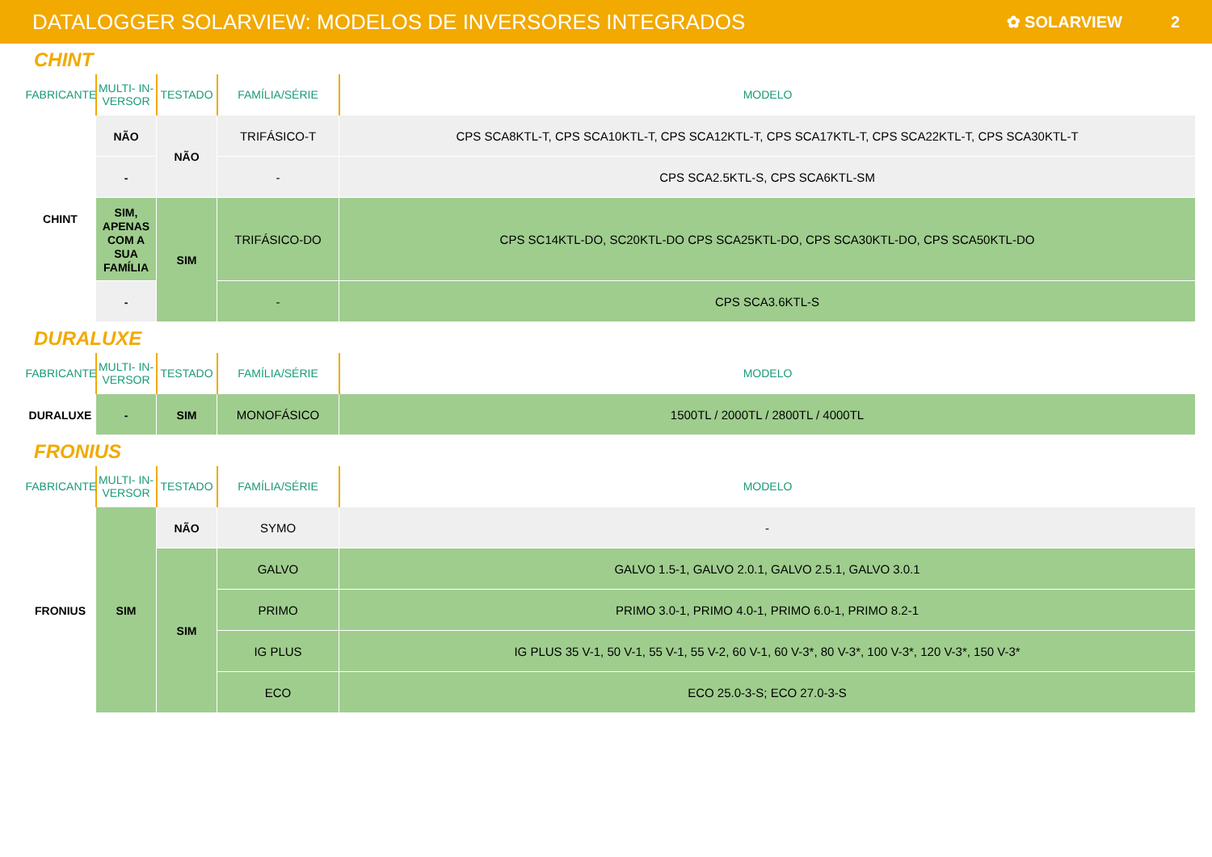DATALOGGER SOLARVIEW: MODELOS DE INVERSORES INTEGRADOS
✿ SOLARVIEW 2
CHINT
| FABRICANTE | MULTI- IN-VERSOR | TESTADO | FAMÍLIA/SÉRIE | MODELO |
| --- | --- | --- | --- | --- |
| CHINT | NÃO | NÃO | TRIFÁSICO-T | CPS SCA8KTL-T, CPS SCA10KTL-T, CPS SCA12KTL-T, CPS SCA17KTL-T, CPS SCA22KTL-T, CPS SCA30KTL-T |
| | - | | - | CPS SCA2.5KTL-S, CPS SCA6KTL-SM |
| | SIM, APENAS COM A SUA FAMÍLIA | SIM | TRIFÁSICO-DO | CPS SC14KTL-DO, SC20KTL-DO CPS SCA25KTL-DO, CPS SCA30KTL-DO, CPS SCA50KTL-DO |
| | - | | - | CPS SCA3.6KTL-S |
DURALUXE
| FABRICANTE | MULTI- IN-VERSOR | TESTADO | FAMÍLIA/SÉRIE | MODELO |
| --- | --- | --- | --- | --- |
| DURALUXE | - | SIM | MONOFÁSICO | 1500TL / 2000TL / 2800TL / 4000TL |
FRONIUS
| FABRICANTE | MULTI- IN-VERSOR | TESTADO | FAMÍLIA/SÉRIE | MODELO |
| --- | --- | --- | --- | --- |
| FRONIUS | SIM | NÃO | SYMO | - |
| | | SIM | GALVO | GALVO 1.5-1, GALVO 2.0.1, GALVO 2.5.1, GALVO 3.0.1 |
| | | | PRIMO | PRIMO 3.0-1, PRIMO 4.0-1, PRIMO 6.0-1, PRIMO 8.2-1 |
| | | | IG PLUS | IG PLUS 35 V-1, 50 V-1, 55 V-1, 55 V-2, 60 V-1, 60 V-3*, 80 V-3*, 100 V-3*, 120 V-3*, 150 V-3* |
| | | | ECO | ECO 25.0-3-S; ECO 27.0-3-S |